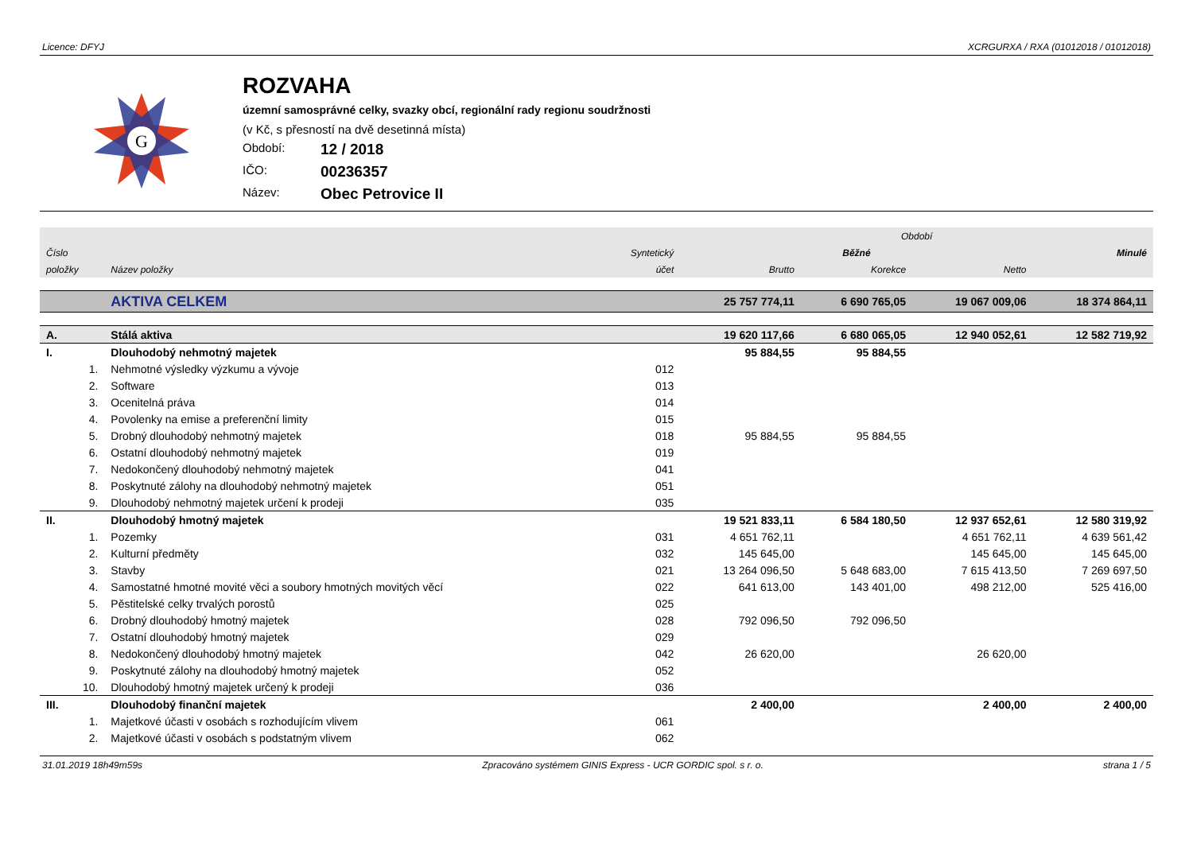Licence: DFYJ XCRGURXA / RXA (01012018 / 01012018)
G
ROZVAHA
územní samosprávné celky, svazky obcí, regionální rady regionu soudržnosti
(v Kč, s přesností na dvě desetinná místa)
Období: 12 / 2018
IČO: 00236357
Název: Obec Petrovice II
| | | | Období | | | |
| --- | --- | --- | --- | --- | --- | --- |
| Číslo | | Syntetický | Běžné | | | Minulé |
| položky | Název položky | účet | Brutto | Korekce | Netto | |
| | AKTIVA CELKEM | | 25 757 774,11 | 6 690 765,05 | 19 067 009,06 | 18 374 864,11 |
| A. | Stálá aktiva | | 19 620 117,66 | 6 680 065,05 | 12 940 052,61 | 12 582 719,92 |
| I. | Dlouhodobý nehmotný majetek | | 95 884,55 | 95 884,55 | | |
| 1. | Nehmotné výsledky výzkumu a vývoje | 012 | | | | |
| 2. | Software | 013 | | | | |
| 3. | Ocenitelná práva | 014 | | | | |
| 4. | Povolenky na emise a preferenční limity | 015 | | | | |
| 5. | Drobný dlouhodobý nehmotný majetek | 018 | 95 884,55 | 95 884,55 | | |
| 6. | Ostatní dlouhodobý nehmotný majetek | 019 | | | | |
| 7. | Nedokončený dlouhodobý nehmotný majetek | 041 | | | | |
| 8. | Poskytnuté zálohy na dlouhodobý nehmotný majetek | 051 | | | | |
| 9. | Dlouhodobý nehmotný majetek určení k prodeji | 035 | | | | |
| II. | Dlouhodobý hmotný majetek | | 19 521 833,11 | 6 584 180,50 | 12 937 652,61 | 12 580 319,92 |
| 1. | Pozemky | 031 | 4 651 762,11 | | 4 651 762,11 | 4 639 561,42 |
| 2. | Kulturní předměty | 032 | 145 645,00 | | 145 645,00 | 145 645,00 |
| 3. | Stavby | 021 | 13 264 096,50 | 5 648 683,00 | 7 615 413,50 | 7 269 697,50 |
| 4. | Samostatné hmotné movité věci a soubory hmotných movitých věcí | 022 | 641 613,00 | 143 401,00 | 498 212,00 | 525 416,00 |
| 5. | Pěstitelské celky trvalých porostů | 025 | | | | |
| 6. | Drobný dlouhodobý hmotný majetek | 028 | 792 096,50 | 792 096,50 | | |
| 7. | Ostatní dlouhodobý hmotný majetek | 029 | | | | |
| 8. | Nedokončený dlouhodobý hmotný majetek | 042 | 26 620,00 | | 26 620,00 | |
| 9. | Poskytnuté zálohy na dlouhodobý hmotný majetek | 052 | | | | |
| 10. | Dlouhodobý hmotný majetek určený k prodeji | 036 | | | | |
| III. | Dlouhodobý finanční majetek | | 2 400,00 | | 2 400,00 | 2 400,00 |
| 1. | Majetkové účasti v osobách s rozhodujícím vlivem | 061 | | | | |
| 2. | Majetkové účasti v osobách s podstatným vlivem | 062 | | | | |
31.01.2019 18h49m59s Zpracováno systémem GINIS Express - UCR GORDIC spol. s r. o. strana 1 / 5